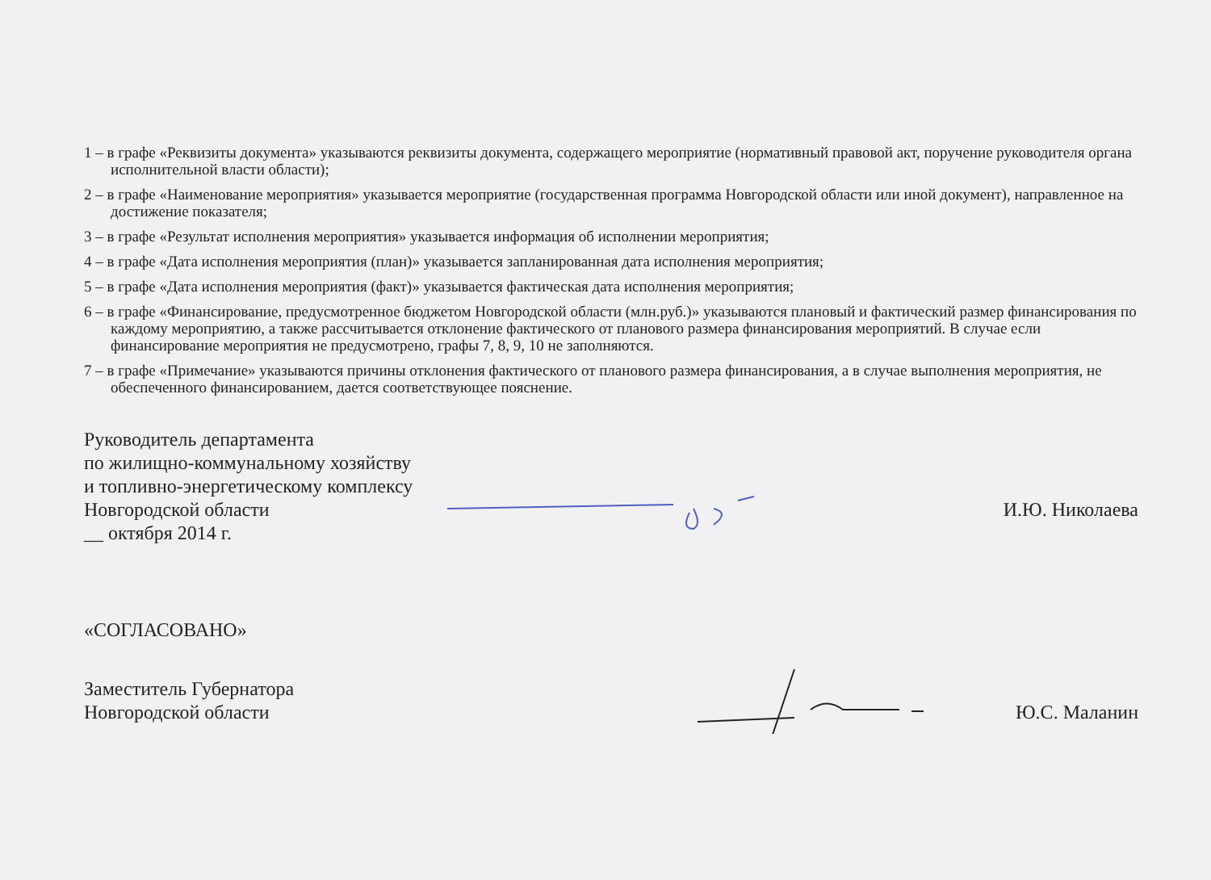1 – в графе «Реквизиты документа» указываются реквизиты документа, содержащего мероприятие (нормативный правовой акт, поручение руководителя органа исполнительной власти области);
2 – в графе «Наименование мероприятия» указывается мероприятие (государственная программа Новгородской области или иной документ), направленное на достижение показателя;
3 – в графе «Результат исполнения мероприятия» указывается информация об исполнении мероприятия;
4 – в графе «Дата исполнения мероприятия (план)» указывается запланированная дата исполнения мероприятия;
5 – в графе «Дата исполнения мероприятия (факт)» указывается фактическая дата исполнения мероприятия;
6 – в графе «Финансирование, предусмотренное бюджетом Новгородской области (млн.руб.)» указываются плановый и фактический размер финансирования по каждому мероприятию, а также рассчитывается отклонение фактического от планового размера финансирования мероприятий. В случае если финансирование мероприятия не предусмотрено, графы 7, 8, 9, 10 не заполняются.
7 – в графе «Примечание» указываются причины отклонения фактического от планового размера финансирования, а в случае выполнения мероприятия, не обеспеченного финансированием, дается соответствующее пояснение.
Руководитель департамента
по жилищно-коммунальному хозяйству
и топливно-энергетическому комплексу
Новгородской области
__ октября 2014 г.
И.Ю. Николаева
«СОГЛАСОВАНО»
Заместитель Губернатора
Новгородской области
Ю.С. Маланин